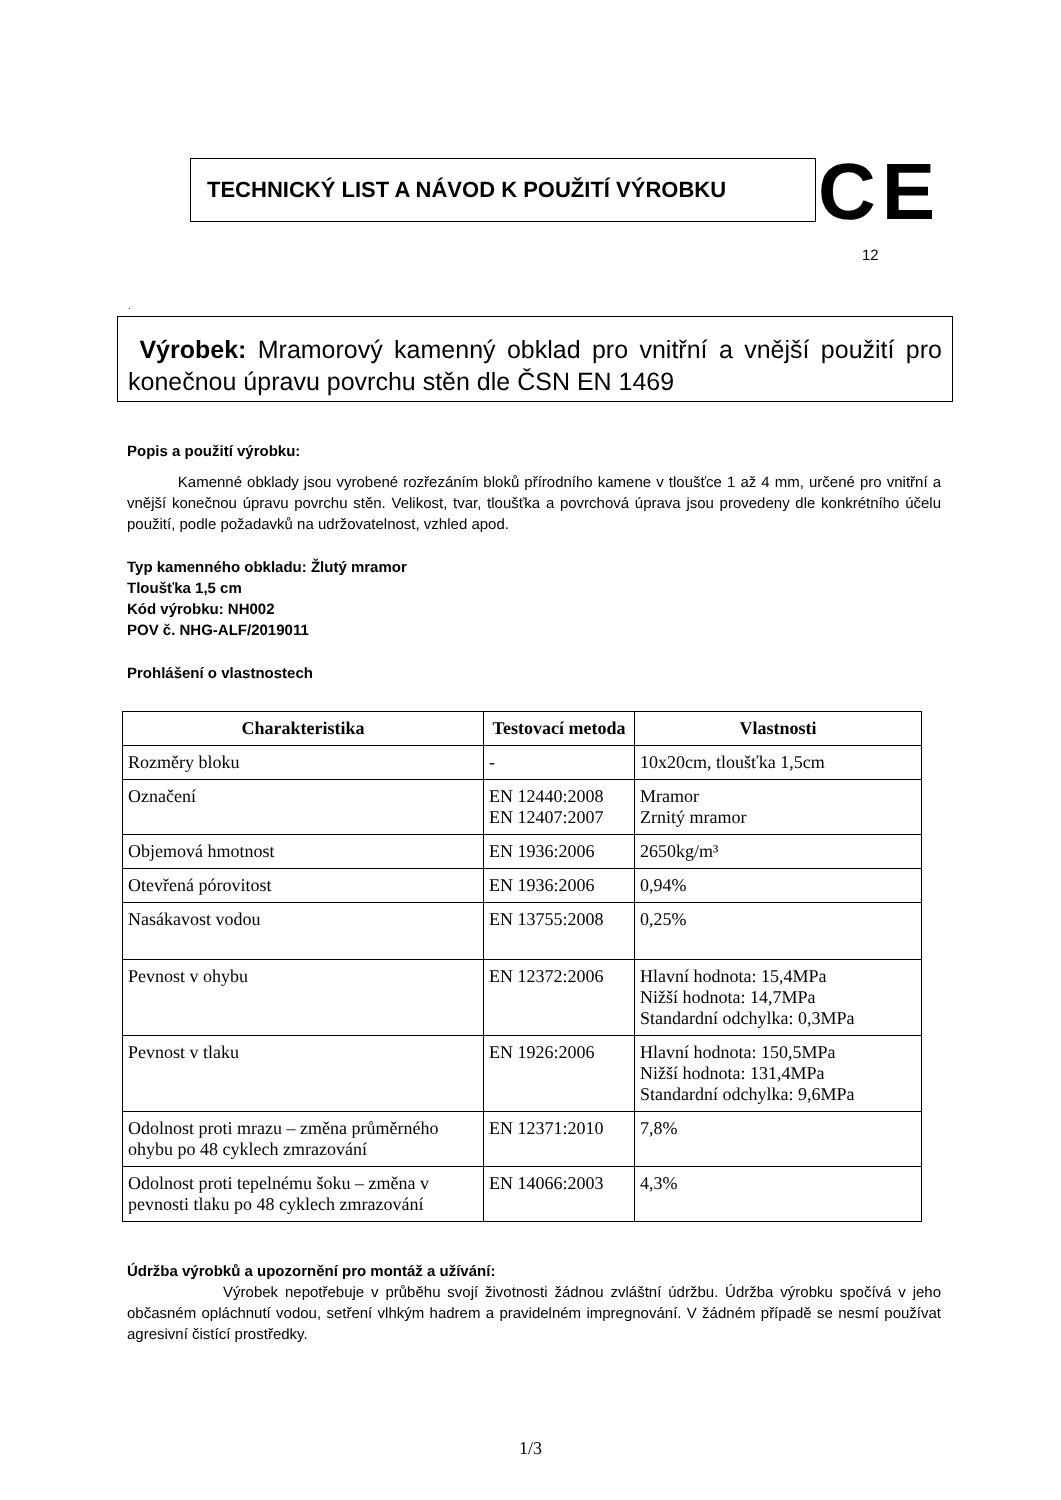TECHNICKÝ LIST A NÁVOD K POUŽITÍ VÝROBKU CE
12
.
Výrobek: Mramorový kamenný obklad pro vnitřní a vnější použití pro konečnou úpravu povrchu stěn dle ČSN EN 1469
Popis a použití výrobku:
Kamenné obklady jsou vyrobené rozřezáním bloků přírodního kamene v tloušťce 1 až 4 mm, určené pro vnitřní a vnější konečnou úpravu povrchu stěn. Velikost, tvar, tloušťka a povrchová úprava jsou provedeny dle konkrétního účelu použití, podle požadavků na udržovatelnost, vzhled apod.
Typ kamenného obkladu: Žlutý mramor
Tloušťka 1,5 cm
Kód výrobku: NH002
POV č. NHG-ALF/2019011
Prohlášení o vlastnostech
| Charakteristika | Testovací metoda | Vlastnosti |
| --- | --- | --- |
| Rozměry bloku | - | 10x20cm, tloušťka 1,5cm |
| Označení | EN 12440:2008 EN 12407:2007 | Mramor Zrnitý mramor |
| Objemová hmotnost | EN 1936:2006 | 2650kg/m³ |
| Otevřená pórovitost | EN 1936:2006 | 0,94% |
| Nasákavost vodou | EN 13755:2008 | 0,25% |
| Pevnost v ohybu | EN 12372:2006 | Hlavní hodnota: 15,4MPa Nižší hodnota: 14,7MPa Standardní odchylka: 0,3MPa |
| Pevnost v tlaku | EN 1926:2006 | Hlavní hodnota: 150,5MPa Nižší hodnota: 131,4MPa Standardní odchylka: 9,6MPa |
| Odolnost proti mrazu – změna průměrného ohybu po 48 cyklech zmrazování | EN 12371:2010 | 7,8% |
| Odolnost proti tepelnému šoku – změna v pevnosti tlaku po 48 cyklech zmrazování | EN 14066:2003 | 4,3% |
Údržba výrobků a upozornění pro montáž a užívání:
Výrobek nepotřebuje v průběhu svojí životnosti žádnou zvláštní údržbu. Údržba výrobku spočívá v jeho občasném opláchnutí vodou, setření vlhkým hadrem a pravidelném impregnování. V žádném případě se nesmí používat agresivní čistící prostředky.
1/3